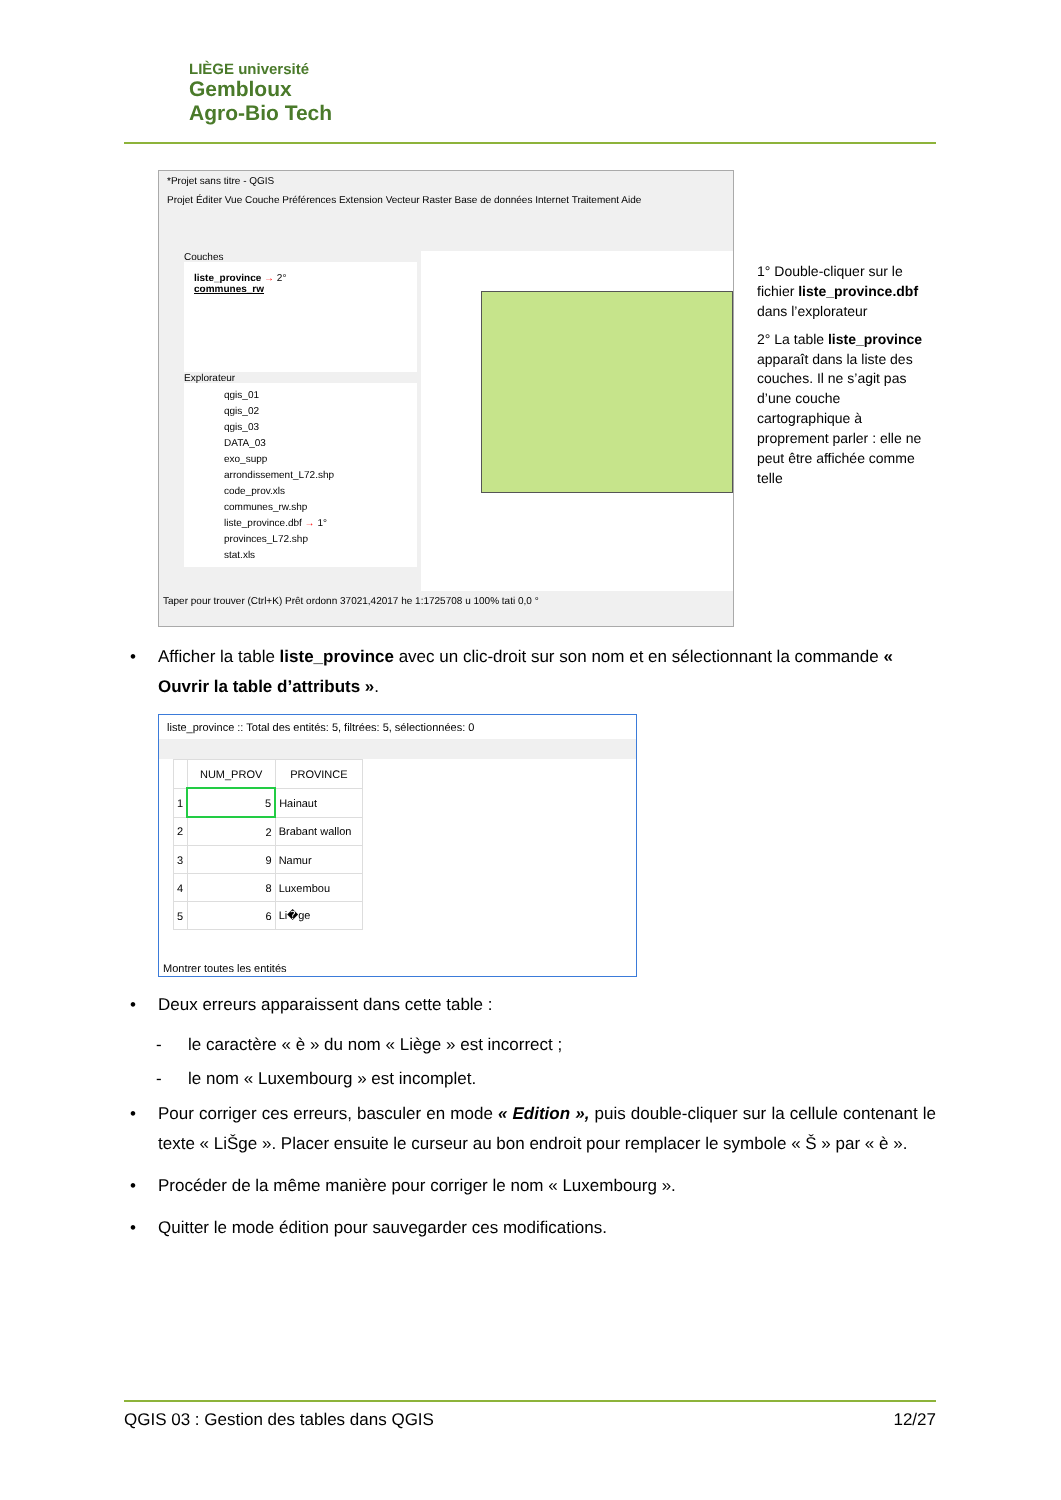LIÈGE université
Gembloux
Agro-Bio Tech
*Projet sans titre - QGIS
Projet Éditer Vue Couche Préférences Extension Vecteur Raster Base de données Internet Traitement Aide
Couches
liste_province → 2°
communes_rw
Explorateur
qgis_01
qgis_02
qgis_03
DATA_03
exo_supp
arrondissement_L72.shp
code_prov.xls
communes_rw.shp
liste_province.dbf → 1°
provinces_L72.shp
stat.xls
Taper pour trouver (Ctrl+K) Prêt ordonn 37021,42017 he 1:1725708 u 100% tati 0,0 °
1° Double-cliquer sur le fichier liste_province.dbf dans l’explorateur
2° La table liste_province apparaît dans la liste des couches. Il ne s’agit pas d’une couche cartographique à proprement parler : elle ne peut être affichée comme telle
• Afficher la table liste_province avec un clic-droit sur son nom et en sélectionnant la commande « Ouvrir la table d’attributs ».
liste_province :: Total des entités: 5, filtrées: 5, sélectionnées: 0
| | NUM_PROV | PROVINCE |
| --- | --- | --- |
| 1 | 5 | Hainaut |
| 2 | 2 | Brabant wallon |
| 3 | 9 | Namur |
| 4 | 8 | Luxembou |
| 5 | 6 | Li�ge |
Montrer toutes les entités
• Deux erreurs apparaissent dans cette table :
- le caractère « è » du nom « Liège » est incorrect ;
- le nom « Luxembourg » est incomplet.
• Pour corriger ces erreurs, basculer en mode « Edition », puis double-cliquer sur la cellule contenant le texte « LiŠge ». Placer ensuite le curseur au bon endroit pour remplacer le symbole « Š » par « è ».
• Procéder de la même manière pour corriger le nom « Luxembourg ».
• Quitter le mode édition pour sauvegarder ces modifications.
QGIS 03 : Gestion des tables dans QGIS 12/27